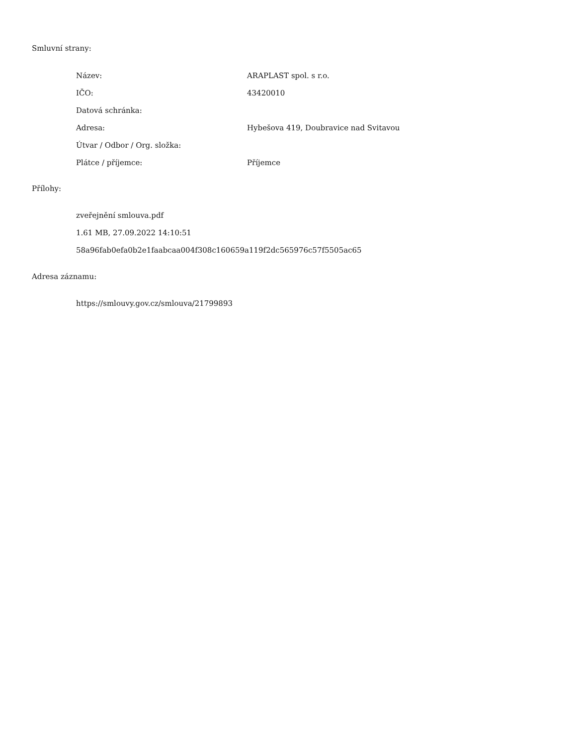Smluvní strany:
| Název: | ARAPLAST spol. s r.o. |
| IČO: | 43420010 |
| Datová schránka: | |
| Adresa: | Hybešova 419, Doubravice nad Svitavou |
| Útvar / Odbor / Org. složka: | |
| Plátce / příjemce: | Příjemce |
Přílohy:
zveřejnění smlouva.pdf
1.61 MB, 27.09.2022 14:10:51
58a96fab0efa0b2e1faabcaa004f308c160659a119f2dc565976c57f5505ac65
Adresa záznamu:
https://smlouvy.gov.cz/smlouva/21799893